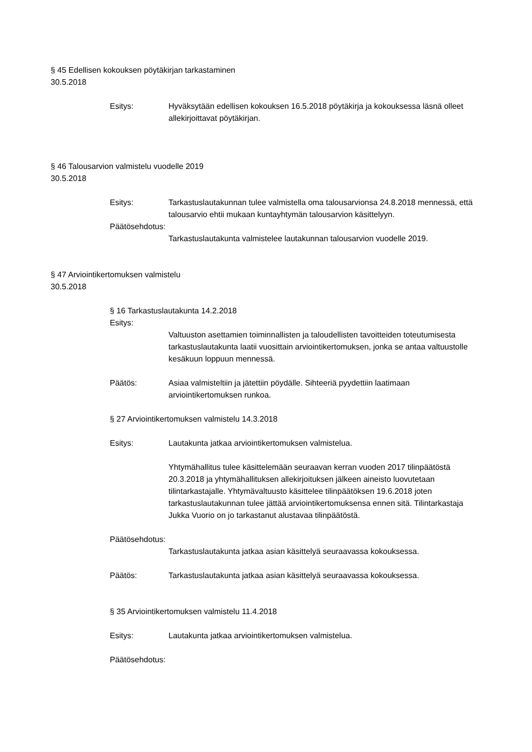§ 45 Edellisen kokouksen pöytäkirjan tarkastaminen
30.5.2018
Esitys: Hyväksytään edellisen kokouksen 16.5.2018 pöytäkirja ja kokouksessa läsnä olleet allekirjoittavat pöytäkirjan.
§ 46 Talousarvion valmistelu vuodelle 2019
30.5.2018
Esitys: Tarkastuslautakunnan tulee valmistella oma talousarvionsa 24.8.2018 mennessä, että talousarvio ehtii mukaan kuntayhtymän talousarvion käsittelyyn.
Päätösehdotus:
Tarkastuslautakunta valmistelee lautakunnan talousarvion vuodelle 2019.
§ 47 Arviointikertomuksen valmistelu
30.5.2018
§ 16 Tarkastuslautakunta 14.2.2018
Esitys:
Valtuuston asettamien toiminnallisten ja taloudellisten tavoitteiden toteutumisesta tarkastuslautakunta laatii vuosittain arviointikertomuksen, jonka se antaa valtuustolle kesäkuun loppuun mennessä.
Päätös: Asiaa valmisteltiin ja jätettiin pöydälle. Sihteeriä pyydettiin laatimaan arviointikertomuksen runkoa.
§ 27 Arviointikertomuksen valmistelu 14.3.2018
Esitys: Lautakunta jatkaa arviointikertomuksen valmistelua.
Yhtymähallitus tulee käsittelemään seuraavan kerran vuoden 2017 tilinpäätöstä 20.3.2018 ja yhtymähallituksen allekirjoituksen jälkeen aineisto luovutetaan tilintarkastajalle. Yhtymävaltuusto käsittelee tilinpäätöksen 19.6.2018 joten tarkastuslautakunnan tulee jättää arviointikertomuksensa ennen sitä. Tilintarkastaja Jukka Vuorio on jo tarkastanut alustavaa tilinpäätöstä.
Päätösehdotus:
Tarkastuslautakunta jatkaa asian käsittelyä seuraavassa kokouksessa.
Päätös: Tarkastuslautakunta jatkaa asian käsittelyä seuraavassa kokouksessa.
§ 35 Arviointikertomuksen valmistelu 11.4.2018
Esitys: Lautakunta jatkaa arviointikertomuksen valmistelua.
Päätösehdotus: